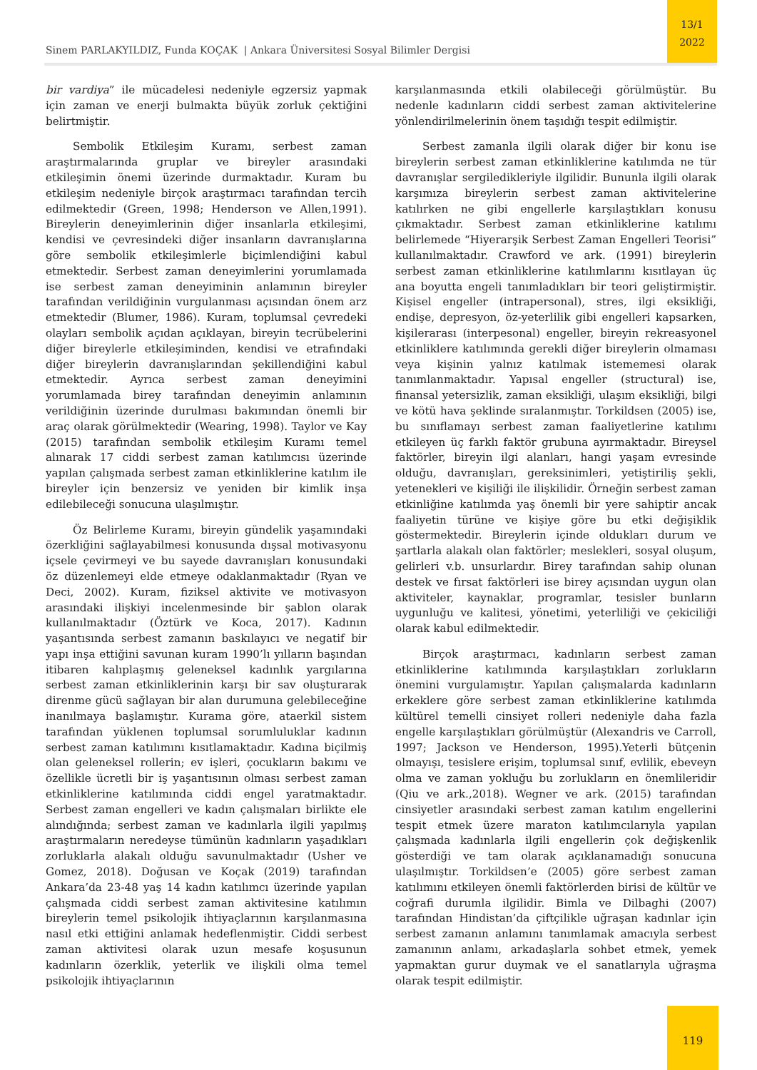Sinem PARLAKYILDIZ, Funda KOÇAK | Ankara Üniversitesi Sosyal Bilimler Dergisi
13/1
2022
bir vardiya” ile mücadelesi nedeniyle egzersiz yapmak için zaman ve enerji bulmakta büyük zorluk çektiğini belirtmiştir.
Sembolik Etkileşim Kuramı, serbest zaman araştırmalarında gruplar ve bireyler arasındaki etkileşimin önemi üzerinde durmaktadır. Kuram bu etkileşim nedeniyle birçok araştırmacı tarafından tercih edilmektedir (Green, 1998; Henderson ve Allen,1991). Bireylerin deneyimlerinin diğer insanlarla etkileşimi, kendisi ve çevresindeki diğer insanların davranışlarına göre sembolik etkileşimlerle biçimlendiğini kabul etmektedir. Serbest zaman deneyimlerini yorumlamada ise serbest zaman deneyiminin anlamının bireyler tarafından verildiğinin vurgulanması açısından önem arz etmektedir (Blumer, 1986). Kuram, toplumsal çevredeki olayları sembolik açıdan açıklayan, bireyin tecrübelerini diğer bireylerle etkileşiminden, kendisi ve etrafındaki diğer bireylerin davranışlarından şekillendiğini kabul etmektedir. Ayrıca serbest zaman deneyimini yorumlamada birey tarafından deneyimin anlamının verildiğinin üzerinde durulması bakımından önemli bir araç olarak görülmektedir (Wearing, 1998). Taylor ve Kay (2015) tarafından sembolik etkileşim Kuramı temel alınarak 17 ciddi serbest zaman katılımcısı üzerinde yapılan çalışmada serbest zaman etkinliklerine katılım ile bireyler için benzersiz ve yeniden bir kimlik inşa edilebileceği sonucuna ulaşılmıştır.
Öz Belirleme Kuramı, bireyin gündelik yaşamındaki özerkliğini sağlayabilmesi konusunda dışsal motivasyonu içsele çevirmeyi ve bu sayede davranışları konusundaki öz düzenlemeyi elde etmeye odaklanmaktadır (Ryan ve Deci, 2002). Kuram, fiziksel aktivite ve motivasyon arasındaki ilişkiyi incelenmesinde bir şablon olarak kullanılmaktadır (Öztürk ve Koca, 2017). Kadının yaşantısında serbest zamanın baskılayıcı ve negatif bir yapı inşa ettiğini savunan kuram 1990’lı yılların başından itibaren kalıplaşmış geleneksel kadınlık yargılarına serbest zaman etkinliklerinin karşı bir sav oluşturarak direnme gücü sağlayan bir alan durumuna gelebileceğine inanılmaya başlamıştır. Kurama göre, ataerkil sistem tarafından yüklenen toplumsal sorumluluklar kadının serbest zaman katılımını kısıtlamaktadır. Kadına biçilmiş olan geleneksel rollerin; ev işleri, çocukların bakımı ve özellikle ücretli bir iş yaşantısının olması serbest zaman etkinliklerine katılımında ciddi engel yaratmaktadır. Serbest zaman engelleri ve kadın çalışmaları birlikte ele alındığında; serbest zaman ve kadınlarla ilgili yapılmış araştırmaların neredeyse tümünün kadınların yaşadıkları zorluklarla alakalı olduğu savunulmaktadır (Usher ve Gomez, 2018). Doğusan ve Koçak (2019) tarafından Ankara’da 23-48 yaş 14 kadın katılımcı üzerinde yapılan çalışmada ciddi serbest zaman aktivitesine katılımın bireylerin temel psikolojik ihtiyaçlarının karşılanmasına nasıl etki ettiğini anlamak hedeflenmiştir. Ciddi serbest zaman aktivitesi olarak uzun mesafe koşusunun kadınların özerklik, yeterlik ve ilişkili olma temel psikolojik ihtiyaçlarının
karşılanmasında etkili olabileceği görülmüştür. Bu nedenle kadınların ciddi serbest zaman aktivitelerine yönlendirilmelerinin önem taşıdığı tespit edilmiştir.
Serbest zamanla ilgili olarak diğer bir konu ise bireylerin serbest zaman etkinliklerine katılımda ne tür davranışlar sergiledikleriyle ilgilidir. Bununla ilgili olarak karşımıza bireylerin serbest zaman aktivitelerine katılırken ne gibi engellerle karşılaştıkları konusu çıkmaktadır. Serbest zaman etkinliklerine katılımı belirlemede “Hiyerarşik Serbest Zaman Engelleri Teorisi” kullanılmaktadır. Crawford ve ark. (1991) bireylerin serbest zaman etkinliklerine katılımlarını kısıtlayan üç ana boyutta engeli tanımladıkları bir teori geliştirmiştir. Kişisel engeller (intrapersonal), stres, ilgi eksikliği, endişe, depresyon, öz-yeterlilik gibi engelleri kapsarken, kişilerarası (interpesonal) engeller, bireyin rekreasyonel etkinliklere katılımında gerekli diğer bireylerin olmaması veya kişinin yalnız katılmak istememesi olarak tanımlanmaktadır. Yapısal engeller (structural) ise, finansal yetersizlik, zaman eksikliği, ulaşım eksikliği, bilgi ve kötü hava şeklinde sıralanmıştır. Torkildsen (2005) ise, bu sınıflamayı serbest zaman faaliyetlerine katılımı etkileyen üç farklı faktör grubuna ayırmaktadır. Bireysel faktörler, bireyin ilgi alanları, hangi yaşam evresinde olduğu, davranışları, gereksinimleri, yetiştiriliş şekli, yetenekleri ve kişiliği ile ilişkilidir. Örneğin serbest zaman etkinliğine katılımda yaş önemli bir yere sahiptir ancak faaliyetin türüne ve kişiye göre bu etki değişiklik göstermektedir. Bireylerin içinde oldukları durum ve şartlarla alakalı olan faktörler; meslekleri, sosyal oluşum, gelirleri v.b. unsurlardır. Birey tarafından sahip olunan destek ve fırsat faktörleri ise birey açısından uygun olan aktiviteler, kaynaklar, programlar, tesisler bunların uygunluğu ve kalitesi, yönetimi, yeterliliği ve çekiciliği olarak kabul edilmektedir.
Birçok araştırmacı, kadınların serbest zaman etkinliklerine katılımında karşılaştıkları zorlukların önemini vurgulamıştır. Yapılan çalışmalarda kadınların erkeklere göre serbest zaman etkinliklerine katılımda kültürel temelli cinsiyet rolleri nedeniyle daha fazla engelle karşılaştıkları görülmüştür (Alexandris ve Carroll, 1997; Jackson ve Henderson, 1995).Yeterli bütçenin olmayışı, tesislere erişim, toplumsal sınıf, evlilik, ebeveyn olma ve zaman yokluğu bu zorlukların en önemlileridir (Qiu ve ark.,2018). Wegner ve ark. (2015) tarafından cinsiyetler arasındaki serbest zaman katılım engellerini tespit etmek üzere maraton katılımcılarıyla yapılan çalışmada kadınlarla ilgili engellerin çok değişkenlik gösterdiği ve tam olarak açıklanamadığı sonucuna ulaşılmıştır. Torkildsen’e (2005) göre serbest zaman katılımını etkileyen önemli faktörlerden birisi de kültür ve coğrafi durumla ilgilidir. Bimla ve Dilbaghi (2007) tarafından Hindistan’da çiftçilikle uğraşan kadınlar için serbest zamanın anlamını tanımlamak amacıyla serbest zamanının anlamı, arkadaşlarla sohbet etmek, yemek yapmaktan gurur duymak ve el sanatlarıyla uğraşma olarak tespit edilmiştir.
119